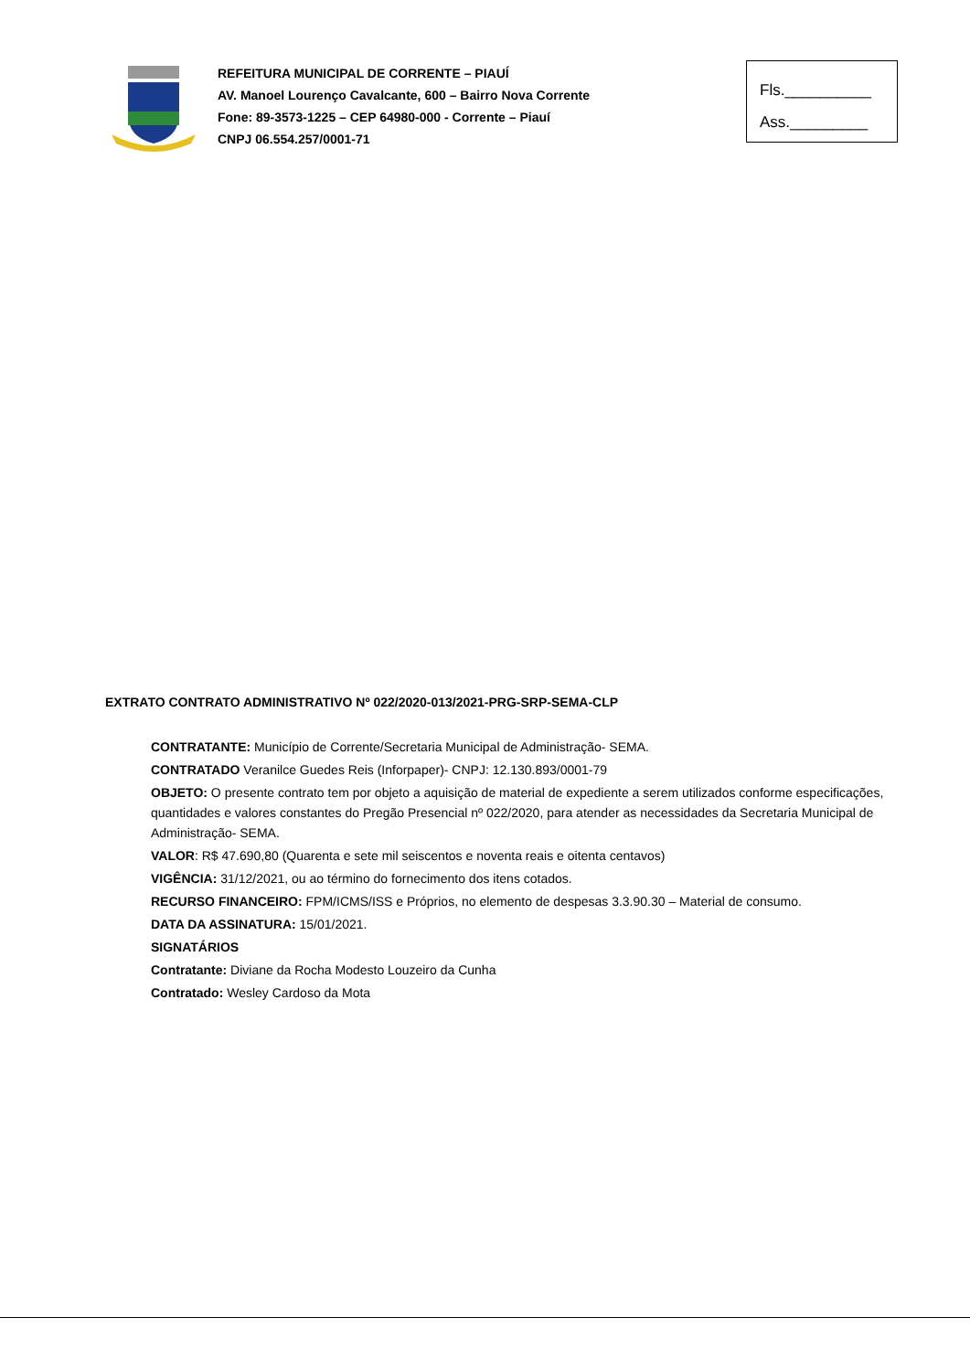REFEITURA MUNICIPAL DE CORRENTE – PIAUÍ
AV. Manoel Lourenço Cavalcante, 600 – Bairro Nova Corrente
Fone: 89-3573-1225 – CEP 64980-000 - Corrente – Piauí
CNPJ 06.554.257/0001-71
Fls.__________
Ass._________
EXTRATO CONTRATO ADMINISTRATIVO Nº 022/2020-013/2021-PRG-SRP-SEMA-CLP
CONTRATANTE: Município de Corrente/Secretaria Municipal de Administração- SEMA.
CONTRATADO Veranilce Guedes Reis (Inforpaper)- CNPJ: 12.130.893/0001-79
OBJETO: O presente contrato tem por objeto a aquisição de material de expediente a serem utilizados conforme especificações, quantidades e valores constantes do Pregão Presencial nº 022/2020, para atender as necessidades da Secretaria Municipal de Administração- SEMA.
VALOR: R$ 47.690,80 (Quarenta e sete mil seiscentos e noventa reais e oitenta centavos)
VIGÊNCIA: 31/12/2021, ou ao término do fornecimento dos itens cotados.
RECURSO FINANCEIRO: FPM/ICMS/ISS e Próprios, no elemento de despesas 3.3.90.30 – Material de consumo.
DATA DA ASSINATURA: 15/01/2021.
SIGNATÁRIOS
Contratante: Diviane da Rocha Modesto Louzeiro da Cunha
Contratado: Wesley Cardoso da Mota